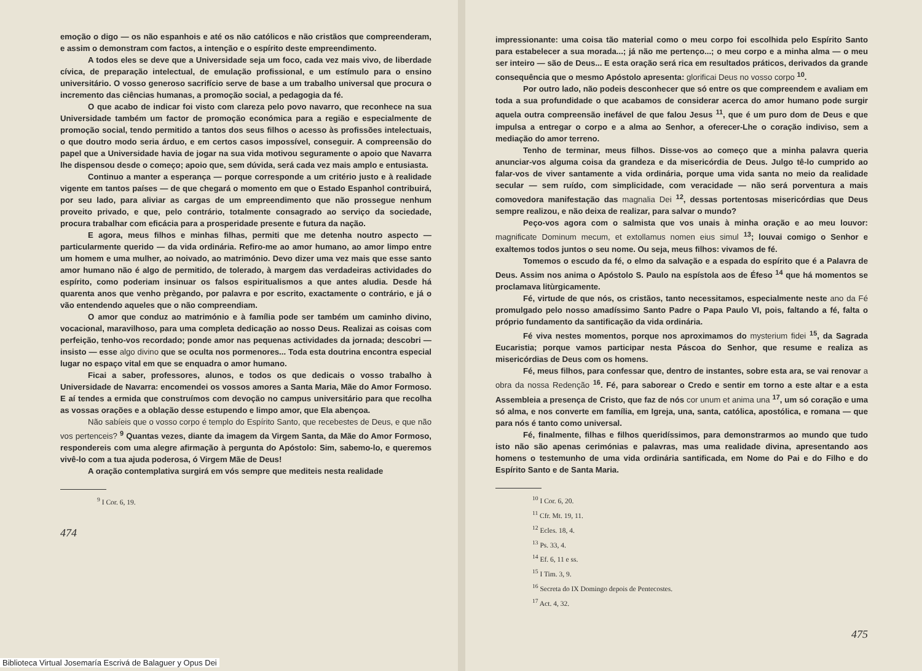emoção o digo — os não espanhois e até os não católicos e não cristãos que compreenderam, e assim o demonstram com factos, a intenção e o espírito deste empreendimento.
A todos eles se deve que a Universidade seja um foco, cada vez mais vivo, de liberdade cívica, de preparação intelectual, de emulação profissional, e um estímulo para o ensino universitário. O vosso generoso sacrifício serve de base a um trabalho universal que procura o incremento das ciências humanas, a promoção social, a pedagogia da fé.
O que acabo de indicar foi visto com clareza pelo povo navarro, que reconhece na sua Universidade também um factor de promoção económica para a região e especialmente de promoção social, tendo permitido a tantos dos seus filhos o acesso às profissões intelectuais, o que doutro modo seria árduo, e em certos casos impossível, conseguir. A compreensão do papel que a Universidade havia de jogar na sua vida motivou seguramente o apoio que Navarra lhe dispensou desde o começo; apoio que, sem dúvida, será cada vez mais amplo e entusiasta.
Continuo a manter a esperança — porque corresponde a um critério justo e à realidade vigente em tantos países — de que chegará o momento em que o Estado Espanhol contribuirá, por seu lado, para aliviar as cargas de um empreendimento que não prossegue nenhum proveito privado, e que, pelo contrário, totalmente consagrado ao serviço da sociedade, procura trabalhar com eficácia para a prosperidade presente e futura da nação.
E agora, meus filhos e minhas filhas, permiti que me detenha noutro aspecto — particularmente querido — da vida ordinária. Refiro-me ao amor humano, ao amor limpo entre um homem e uma mulher, ao noivado, ao matrimónio. Devo dizer uma vez mais que esse santo amor humano não é algo de permitido, de tolerado, à margem das verdadeiras actividades do espírito, como poderiam insinuar os falsos espiritualismos a que antes aludia. Desde há quarenta anos que venho prègando, por palavra e por escrito, exactamente o contrário, e já o vão entendendo aqueles que o não compreendiam.
O amor que conduz ao matrimónio e à família pode ser também um caminho divino, vocacional, maravilhoso, para uma completa dedicação ao nosso Deus. Realizai as coisas com perfeição, tenho-vos recordado; ponde amor nas pequenas actividades da jornada; descobri — insisto — esse algo divino que se oculta nos pormenores... Toda esta doutrina encontra especial lugar no espaço vital em que se enquadra o amor humano.
Ficai a saber, professores, alunos, e todos os que dedicais o vosso trabalho à Universidade de Navarra: encomendei os vossos amores a Santa Maria, Mãe do Amor Formoso. E aí tendes a ermida que construímos com devoção no campus universitário para que recolha as vossas orações e a oblação desse estupendo e limpo amor, que Ela abençoa.
Não sabíeis que o vosso corpo é templo do Espírito Santo, que recebestes de Deus, e que não vos pertenceis? <sup>9</sup> Quantas vezes, diante da imagem da Virgem Santa, da Mãe do Amor Formoso, respondereis com uma alegre afirmação à pergunta do Apóstolo: Sim, sabemo-lo, e queremos vivê-lo com a tua ajuda poderosa, ó Virgem Mãe de Deus!
A oração contemplativa surgirá em vós sempre que mediteis nesta realidade
<sup>9</sup> I Cor. 6, 19.
474
impressionante: uma coisa tão material como o meu corpo foi escolhida pelo Espírito Santo para estabelecer a sua morada...; já não me pertenço...; o meu corpo e a minha alma — o meu ser inteiro — são de Deus... E esta oração será rica em resultados práticos, derivados da grande consequência que o mesmo Apóstolo apresenta: glorificai Deus no vosso corpo <sup>10</sup>.
Por outro lado, não podeis desconhecer que só entre os que compreendem e avaliam em toda a sua profundidade o que acabamos de considerar acerca do amor humano pode surgir aquela outra compreensão inefável de que falou Jesus <sup>11</sup>, que é um puro dom de Deus e que impulsa a entregar o corpo e a alma ao Senhor, a oferecer-Lhe o coração indiviso, sem a mediação do amor terreno.
Tenho de terminar, meus filhos. Disse-vos ao começo que a minha palavra queria anunciar-vos alguma coisa da grandeza e da misericórdia de Deus. Julgo tê-lo cumprido ao falar-vos de viver santamente a vida ordinária, porque uma vida santa no meio da realidade secular — sem ruído, com simplicidade, com veracidade — não será porventura a mais comovedora manifestação das magnalia Dei <sup>12</sup>, dessas portentosas misericórdias que Deus sempre realizou, e não deixa de realizar, para salvar o mundo?
Peço-vos agora com o salmista que vos unais à minha oração e ao meu louvor: magnificate Dominum mecum, et extollamus nomen eius simul <sup>13</sup>; louvai comigo o Senhor e exaltemos todos juntos o seu nome. Ou seja, meus filhos: vivamos de fé.
Tomemos o escudo da fé, o elmo da salvação e a espada do espírito que é a Palavra de Deus. Assim nos anima o Apóstolo S. Paulo na espístola aos de Éfeso <sup>14</sup> que há momentos se proclamava litùrgicamente.
Fé, virtude de que nós, os cristãos, tanto necessitamos, especialmente neste ano da Fé promulgado pelo nosso amadíssimo Santo Padre o Papa Paulo VI, pois, faltando a fé, falta o próprio fundamento da santificação da vida ordinária.
Fé viva nestes momentos, porque nos aproximamos do mysterium fidei <sup>15</sup>, da Sagrada Eucaristia; porque vamos participar nesta Páscoa do Senhor, que resume e realiza as misericórdias de Deus com os homens.
Fé, meus filhos, para confessar que, dentro de instantes, sobre esta ara, se vai renovar a obra da nossa Redenção <sup>16</sup>. Fé, para saborear o Credo e sentir em torno a este altar e a esta Assembleia a presença de Cristo, que faz de nós cor unum et anima una <sup>17</sup>, um só coração e uma só alma, e nos converte em família, em Igreja, una, santa, católica, apostólica, e romana — que para nós é tanto como universal.
Fé, finalmente, filhas e filhos queridíssimos, para demonstrarmos ao mundo que tudo isto não são apenas cerimónias e palavras, mas uma realidade divina, apresentando aos homens o testemunho de uma vida ordinária santificada, em Nome do Pai e do Filho e do Espírito Santo e de Santa Maria.
<sup>10</sup> I Cor. 6, 20.
<sup>11</sup> Cfr. Mt. 19, 11.
<sup>12</sup> Ecles. 18, 4.
<sup>13</sup> Ps. 33, 4.
<sup>14</sup> Ef. 6, 11 e ss.
<sup>15</sup> I Tim. 3, 9.
<sup>16</sup> Secreta do IX Domingo depois de Pentecostes.
<sup>17</sup> Act. 4, 32.
475
Biblioteca Virtual Josemaría Escrivá de Balaguer y Opus Dei